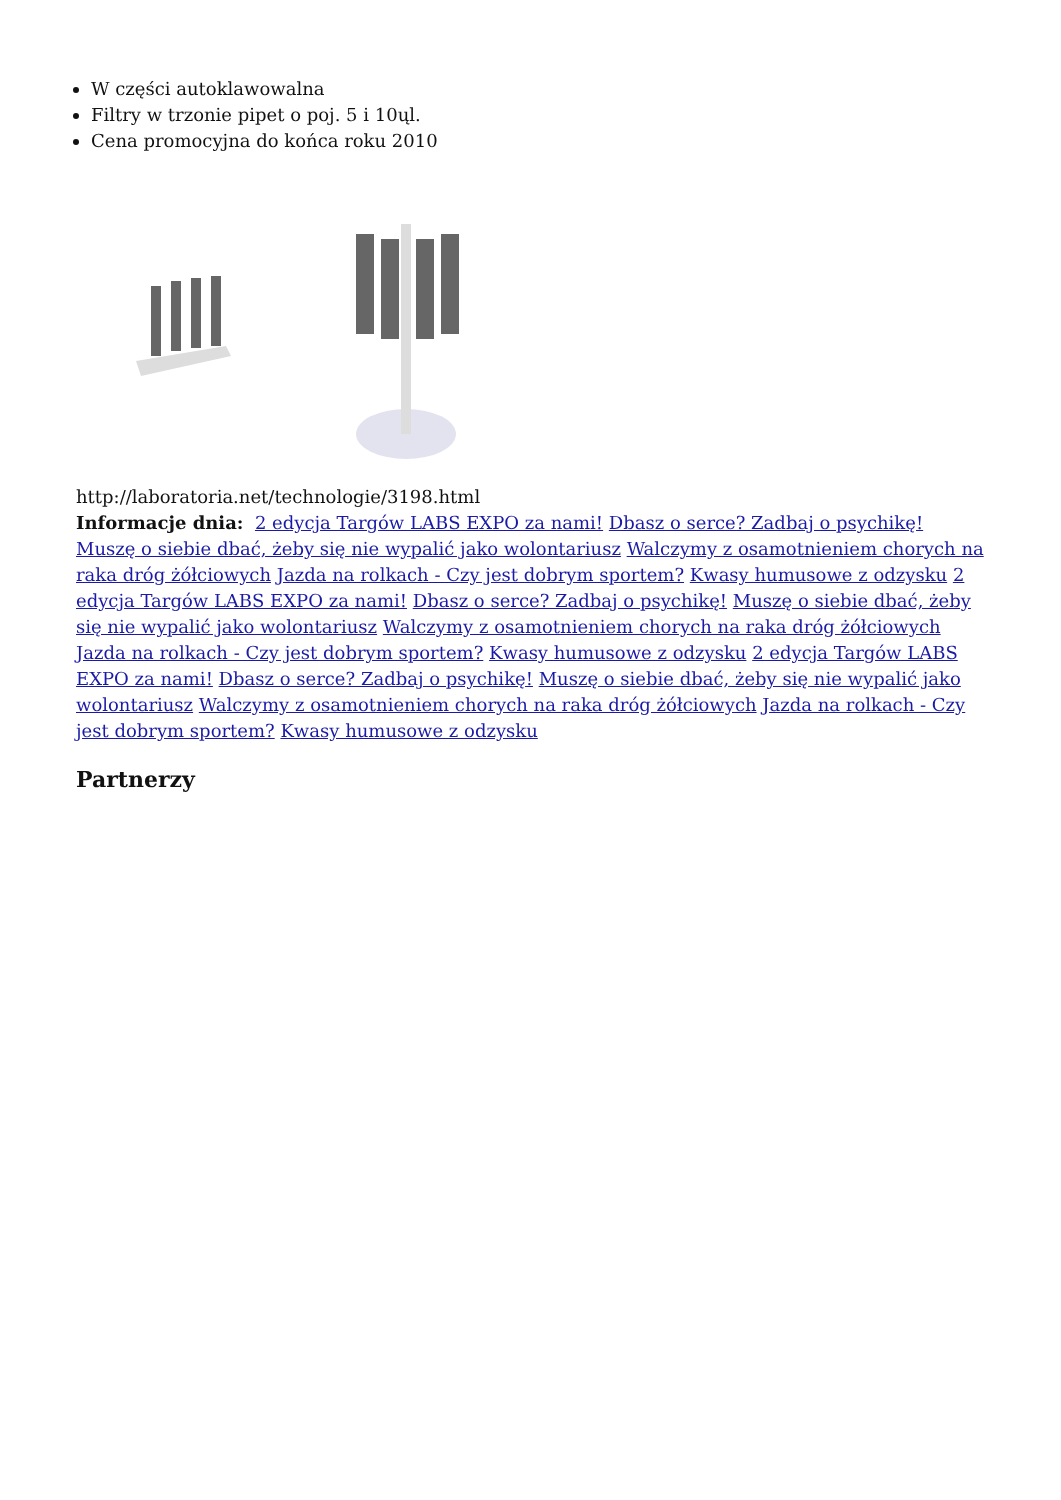W części autoklawowalna
Filtry w trzonie pipet o poj. 5 i 10ųl.
Cena promocyjna do końca roku 2010
http://laboratoria.net/technologie/3198.html
Informacje dnia: 2 edycja Targów LABS EXPO za nami! Dbasz o serce? Zadbaj o psychikę! Muszę o siebie dbać, żeby się nie wypalić jako wolontariusz Walczymy z osamotnieniem chorych na raka dróg żółciowych Jazda na rolkach - Czy jest dobrym sportem? Kwasy humusowe z odzysku 2 edycja Targów LABS EXPO za nami! Dbasz o serce? Zadbaj o psychikę! Muszę o siebie dbać, żeby się nie wypalić jako wolontariusz Walczymy z osamotnieniem chorych na raka dróg żółciowych Jazda na rolkach - Czy jest dobrym sportem? Kwasy humusowe z odzysku 2 edycja Targów LABS EXPO za nami! Dbasz o serce? Zadbaj o psychikę! Muszę o siebie dbać, żeby się nie wypalić jako wolontariusz Walczymy z osamotnieniem chorych na raka dróg żółciowych Jazda na rolkach - Czy jest dobrym sportem? Kwasy humusowe z odzysku
Partnerzy